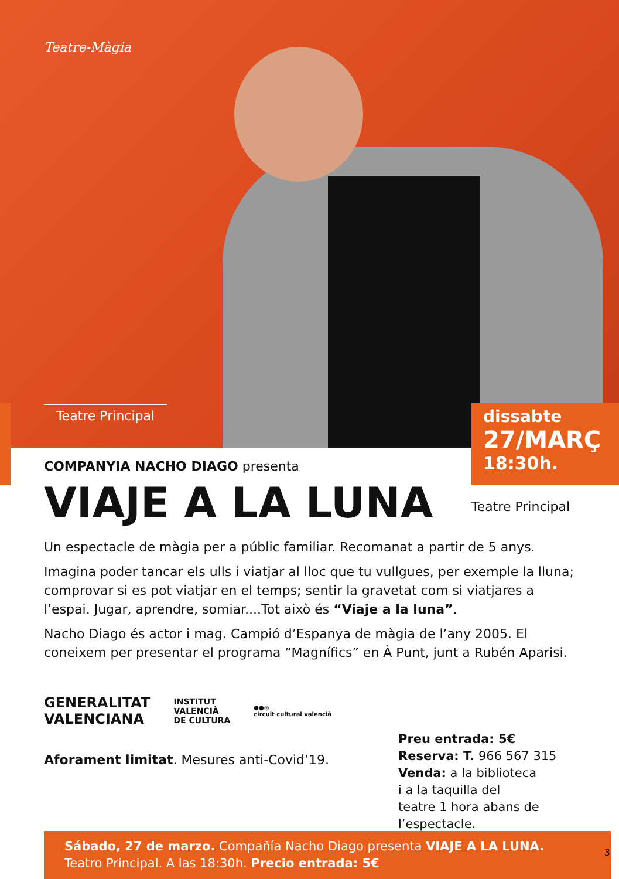Teatre-Màgia
Teatre Principal
dissabte
27/MARÇ
18:30h.
COMPANYIA NACHO DIAGO presenta
VIAJE A LA LUNA
Un espectacle de màgia per a públic familiar. Recomanat a partir de 5 anys.
Imagina poder tancar els ulls i viatjar al lloc que tu vullgues, per exemple la lluna; comprovar si es pot viatjar en el temps; sentir la gravetat com si viatjares a l’espai. Jugar, aprendre, somiar....Tot això és “Viaje a la luna”.
Nacho Diago és actor i mag. Campió d’Espanya de màgia de l’any 2005. El coneixem per presentar el programa “Magnífics” en À Punt, junt a Rubén Aparisi.
GENERALITAT
VALENCIANA
INSTITUT
VALENCIÀ
DE CULTURA
●●◎
circuit cultural valencià
Aforament limitat. Mesures anti-Covid’19.
Teatre Principal
Preu entrada: 5€
Reserva: T. 966 567 315
Venda: a la biblioteca
i a la taquilla del
teatre 1 hora abans de
l’espectacle.
Sábado, 27 de marzo. Compañía Nacho Diago presenta VIAJE A LA LUNA.
Teatro Principal. A las 18:30h. Precio entrada: 5€
3